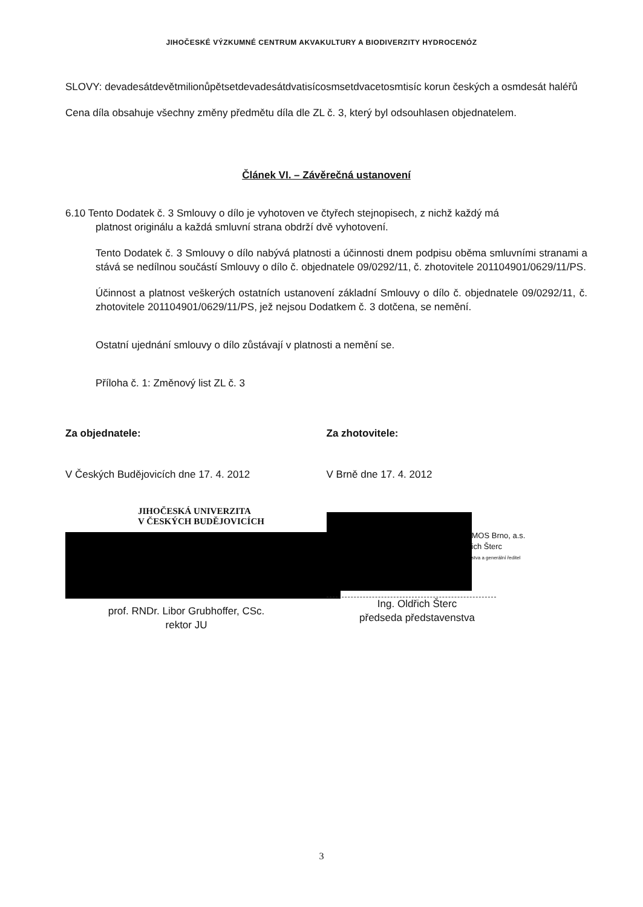JIHOČESKÉ VÝZKUMNÉ CENTRUM AKVAKULTURY A BIODIVERZITY HYDROCENÓZ
SLOVY: devadesátdevětmilionůpětsetdevadesátdvatisícosmsetdvacetosmtisíc korun českých a osmdesát haléřů
Cena díla obsahuje všechny změny předmětu díla dle ZL č. 3, který byl odsouhlasen objednatelem.
Článek VI. – Závěrečná ustanovení
6.10 Tento Dodatek č. 3 Smlouvy o dílo je vyhotoven ve čtyřech stejnopisech, z nichž každý má
platnost originálu a každá smluvní strana obdrží dvě vyhotovení.
Tento Dodatek č. 3 Smlouvy o dílo nabývá platnosti a účinnosti dnem podpisu oběma smluvními stranami a stává se nedílnou součástí Smlouvy o dílo č. objednatele 09/0292/11, č. zhotovitele 201104901/0629/11/PS.
Účinnost a platnost veškerých ostatních ustanovení základní Smlouvy o dílo č. objednatele 09/0292/11, č. zhotovitele 201104901/0629/11/PS, jež nejsou Dodatkem č. 3 dotčena, se nemění.
Ostatní ujednání smlouvy o dílo zůstávají v platnosti a nemění se.
Příloha č. 1: Změnový list ZL č. 3
Za objednatele:
V Českých Budějovicích dne 17. 4. 2012
JIHOČESKÁ UNIVERZITA
V ČESKÝCH BUDĚJOVICÍCH
prof. RNDr. Libor Grubhoffer, CSc.
rektor JU
Za zhotovitele:
V Brně dne 17. 4. 2012
MOS Brno, a.s.
ich Šterc
stva a generální ředitel
Ing. Oldřich Šterc
předseda představenstva
3